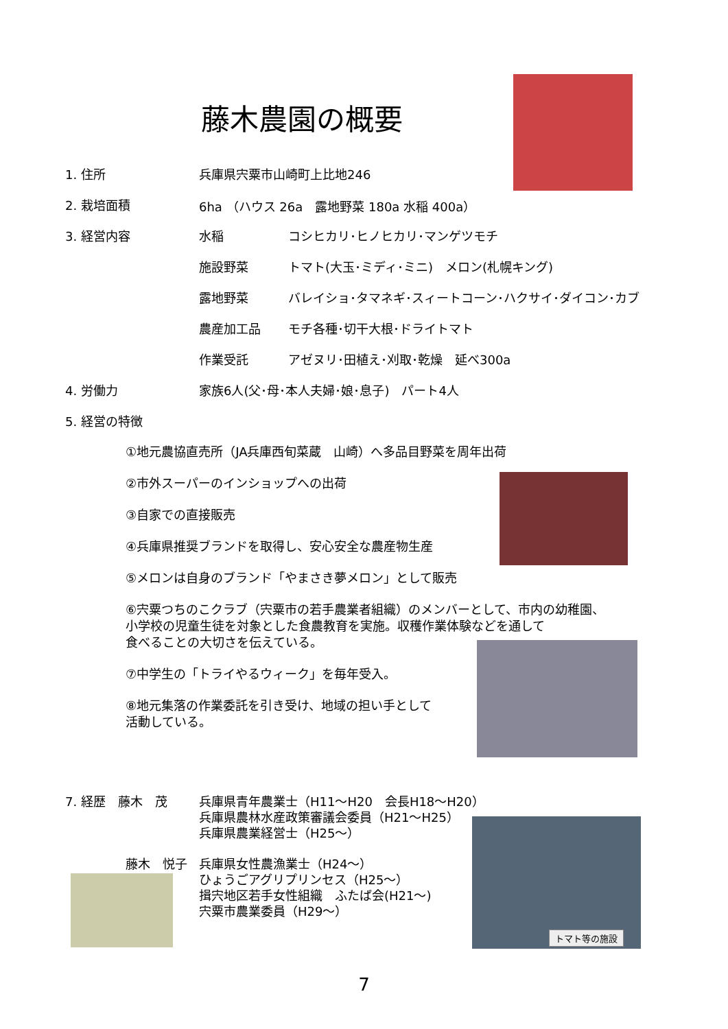藤木農園の概要
1. 住所 兵庫県宍粟市山崎町上比地246
2. 栽培面積 6ha （ハウス 26a　露地野菜 180a 水稲 400a）
3. 経営内容 水稲 コシヒカリ･ヒノヒカリ･マンゲツモチ
施設野菜 トマト(大玉･ミディ･ミニ)　メロン(札幌キング)
露地野菜 バレイショ･タマネギ･スィートコーン･ハクサイ･ダイコン･カブ
農産加工品 モチ各種･切干大根･ドライトマト
作業受託 アゼヌリ･田植え･刈取･乾燥　延べ300a
4. 労働力 家族6人(父･母･本人夫婦･娘･息子)　パート4人
5. 経営の特徴
①地元農協直売所（JA兵庫西旬菜蔵　山崎）へ多品目野菜を周年出荷
②市外スーパーのインショップへの出荷
③自家での直接販売
④兵庫県推奨ブランドを取得し、安心安全な農産物生産
⑤メロンは自身のブランド「やまさき夢メロン」として販売
⑥宍粟つちのこクラブ（宍粟市の若手農業者組織）のメンバーとして、市内の幼稚園、
小学校の児童生徒を対象とした食農教育を実施。収穫作業体験などを通して
食べることの大切さを伝えている。
⑦中学生の「トライやるウィーク」を毎年受入。
⑧地元集落の作業委託を引き受け、地域の担い手として
活動している。
7. 経歴　藤木　茂 兵庫県青年農業士（H11～H20　会長H18～H20）
兵庫県農林水産政策審議会委員（H21～H25）
兵庫県農業経営士（H25～）
藤木　悦子 兵庫県女性農漁業士（H24～）
ひょうごアグリプリンセス（H25～）
揖宍地区若手女性組織　ふたば会(H21～)
宍粟市農業委員（H29～）
トマト等の施設
7